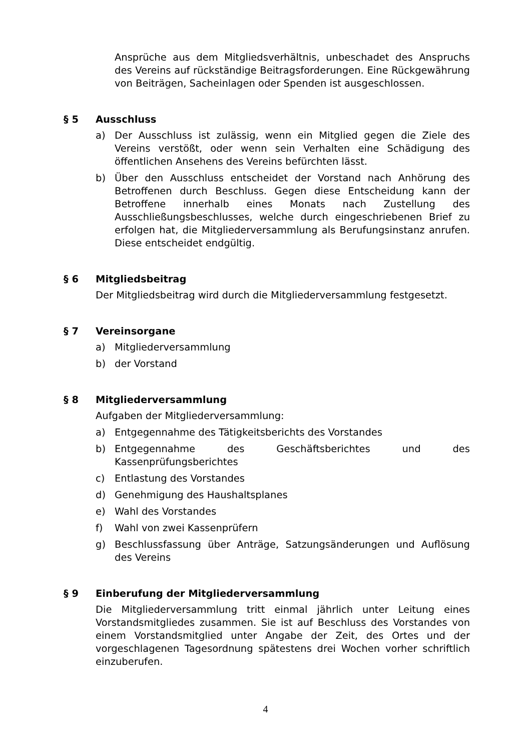Ansprüche aus dem Mitgliedsverhältnis, unbeschadet des Anspruchs des Vereins auf rückständige Beitragsforderungen. Eine Rückgewährung von Beiträgen, Sacheinlagen oder Spenden ist ausgeschlossen.
§ 5 Ausschluss
a) Der Ausschluss ist zulässig, wenn ein Mitglied gegen die Ziele des Vereins verstößt, oder wenn sein Verhalten eine Schädigung des öffentlichen Ansehens des Vereins befürchten lässt.
b) Über den Ausschluss entscheidet der Vorstand nach Anhörung des Betroffenen durch Beschluss. Gegen diese Entscheidung kann der Betroffene innerhalb eines Monats nach Zustellung des Ausschließungsbeschlusses, welche durch eingeschriebenen Brief zu erfolgen hat, die Mitgliederversammlung als Berufungsinstanz anrufen. Diese entscheidet endgültig.
§ 6 Mitgliedsbeitrag
Der Mitgliedsbeitrag wird durch die Mitgliederversammlung festgesetzt.
§ 7 Vereinsorgane
a) Mitgliederversammlung
b) der Vorstand
§ 8 Mitgliederversammlung
Aufgaben der Mitgliederversammlung:
a) Entgegennahme des Tätigkeitsberichts des Vorstandes
b) Entgegennahme des Geschäftsberichtes und des Kassenprüfungsberichtes
c) Entlastung des Vorstandes
d) Genehmigung des Haushaltsplanes
e) Wahl des Vorstandes
f) Wahl von zwei Kassenprüfern
g) Beschlussfassung über Anträge, Satzungsänderungen und Auflösung des Vereins
§ 9 Einberufung der Mitgliederversammlung
Die Mitgliederversammlung tritt einmal jährlich unter Leitung eines Vorstandsmitgliedes zusammen. Sie ist auf Beschluss des Vorstandes von einem Vorstandsmitglied unter Angabe der Zeit, des Ortes und der vorgeschlagenen Tagesordnung spätestens drei Wochen vorher schriftlich einzuberufen.
4